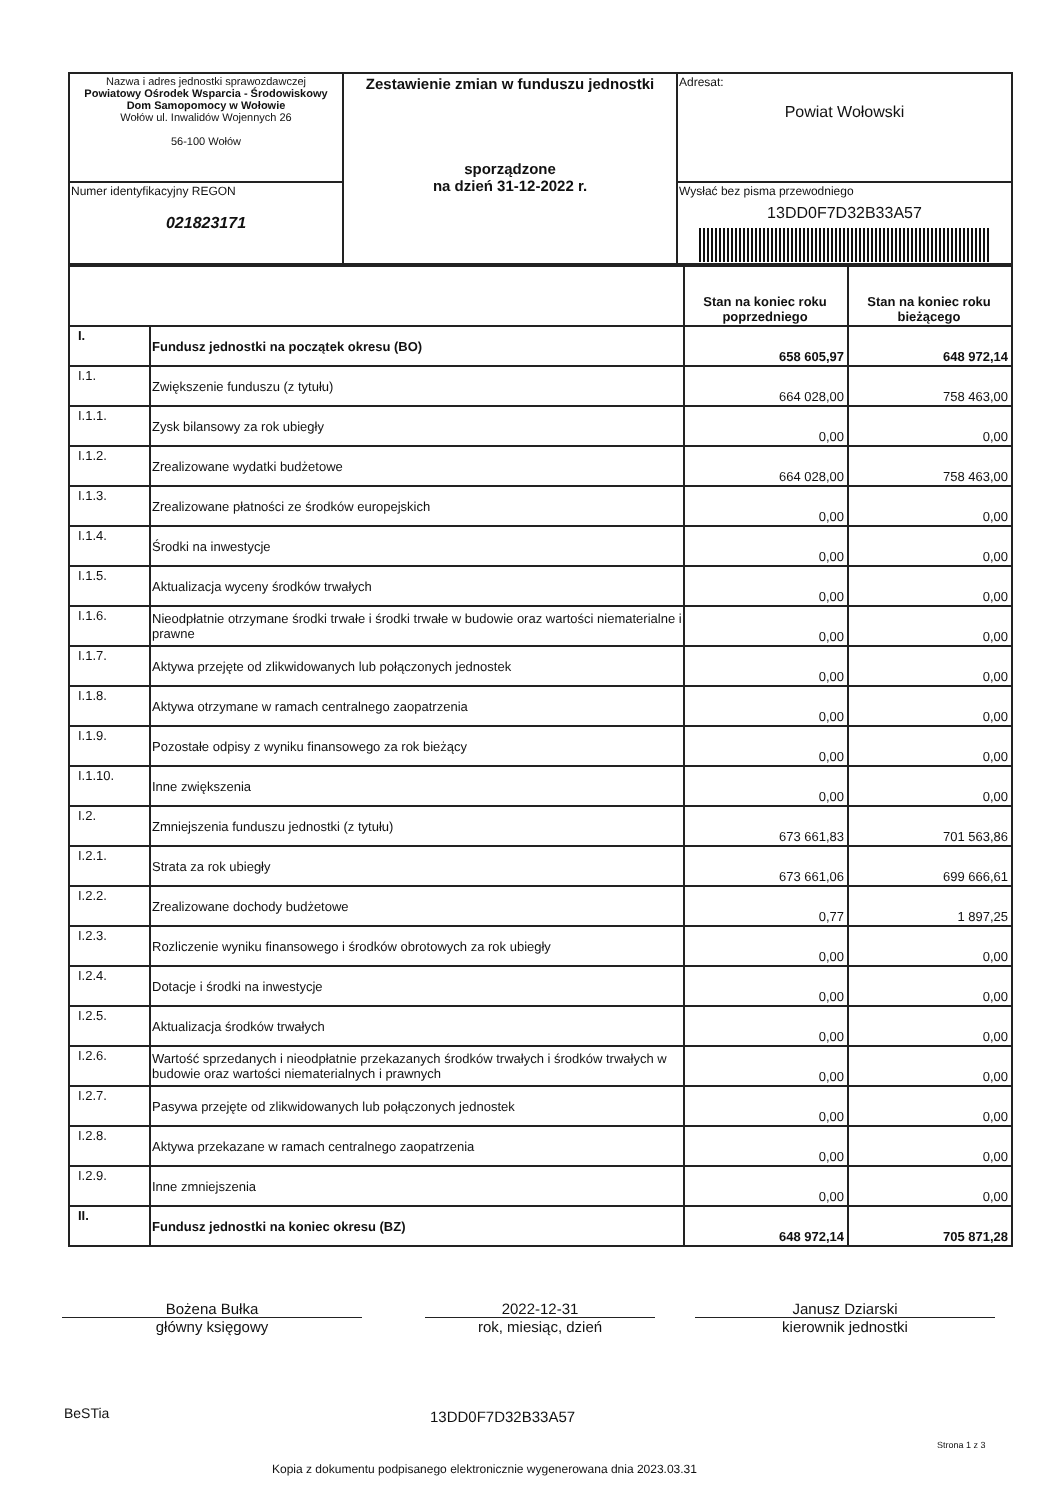| Nazwa i adres jednostki sprawozdawczej Powiatowy Ośrodek Wsparcia - Środowiskowy Dom Samopomocy w Wołowie Wołów ul. Inwalidów Wojennych 26 56-100 Wołów | Zestawienie zmian w funduszu jednostki sporządzone na dzień 31-12-2022 r. | Adresat: Powiat Wołowski |
| Numer identyfikacyjny REGON 021823171 | | Wysłać bez pisma przewodniego 13DD0F7D32B33A57 |
| | | Stan na koniec roku poprzedniego | Stan na koniec roku bieżącego |
| I. | Fundusz jednostki na początek okresu (BO) | 658 605,97 | 648 972,14 |
| I.1. | Zwiększenie funduszu (z tytułu) | 664 028,00 | 758 463,00 |
| I.1.1. | Zysk bilansowy za rok ubiegły | 0,00 | 0,00 |
| I.1.2. | Zrealizowane wydatki budżetowe | 664 028,00 | 758 463,00 |
| I.1.3. | Zrealizowane płatności ze środków europejskich | 0,00 | 0,00 |
| I.1.4. | Środki na inwestycje | 0,00 | 0,00 |
| I.1.5. | Aktualizacja wyceny środków trwałych | 0,00 | 0,00 |
| I.1.6. | Nieodpłatnie otrzymane środki trwałe i środki trwałe w budowie oraz wartości niematerialne i prawne | 0,00 | 0,00 |
| I.1.7. | Aktywa przejęte od zlikwidowanych lub połączonych jednostek | 0,00 | 0,00 |
| I.1.8. | Aktywa otrzymane w ramach centralnego zaopatrzenia | 0,00 | 0,00 |
| I.1.9. | Pozostałe odpisy z wyniku finansowego za rok bieżący | 0,00 | 0,00 |
| I.1.10. | Inne zwiększenia | 0,00 | 0,00 |
| I.2. | Zmniejszenia funduszu jednostki (z tytułu) | 673 661,83 | 701 563,86 |
| I.2.1. | Strata za rok ubiegły | 673 661,06 | 699 666,61 |
| I.2.2. | Zrealizowane dochody budżetowe | 0,77 | 1 897,25 |
| I.2.3. | Rozliczenie wyniku finansowego i środków obrotowych za rok ubiegły | 0,00 | 0,00 |
| I.2.4. | Dotacje i środki na inwestycje | 0,00 | 0,00 |
| I.2.5. | Aktualizacja środków trwałych | 0,00 | 0,00 |
| I.2.6. | Wartość sprzedanych i nieodpłatnie przekazanych środków trwałych i środków trwałych w budowie oraz wartości niematerialnych i prawnych | 0,00 | 0,00 |
| I.2.7. | Pasywa przejęte od zlikwidowanych lub połączonych jednostek | 0,00 | 0,00 |
| I.2.8. | Aktywa przekazane w ramach centralnego zaopatrzenia | 0,00 | 0,00 |
| I.2.9. | Inne zmniejszenia | 0,00 | 0,00 |
| II. | Fundusz jednostki na koniec okresu (BZ) | 648 972,14 | 705 871,28 |
Bożena Bułka
główny księgowy
2022-12-31
rok, miesiąc, dzień
Janusz Dziarski
kierownik jednostki
BeSTia 13DD0F7D32B33A57
Strona 1 z 3
Kopia z dokumentu podpisanego elektronicznie wygenerowana dnia 2023.03.31